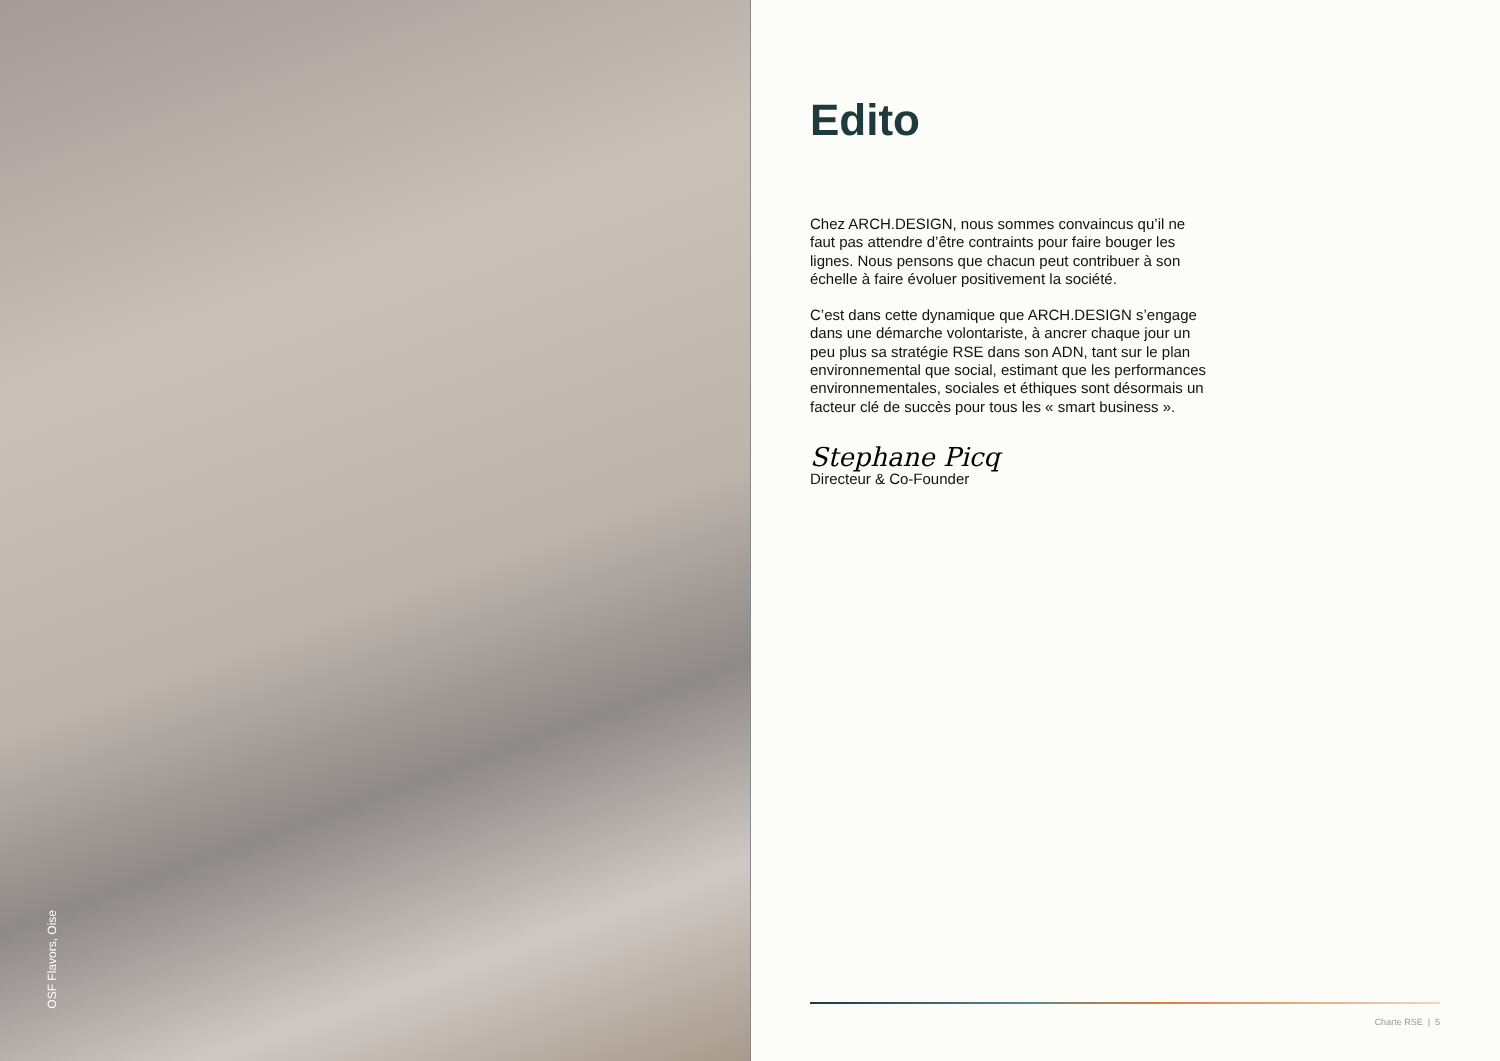OSF Flavors, Oise
Edito
Chez ARCH.DESIGN, nous sommes convaincus qu’il ne faut pas attendre d’être contraints pour faire bouger les lignes. Nous pensons que chacun peut contribuer à son échelle à faire évoluer positivement la société.
C’est dans cette dynamique que ARCH.DESIGN s’engage dans une démarche volontariste, à ancrer chaque jour un peu plus sa stratégie RSE dans son ADN, tant sur le plan environnemental que social, estimant que les performances environnementales, sociales et éthiques sont désormais un facteur clé de succès pour tous les « smart business ».
Stephane Picq
Directeur & Co-Founder
Charte RSE | 5